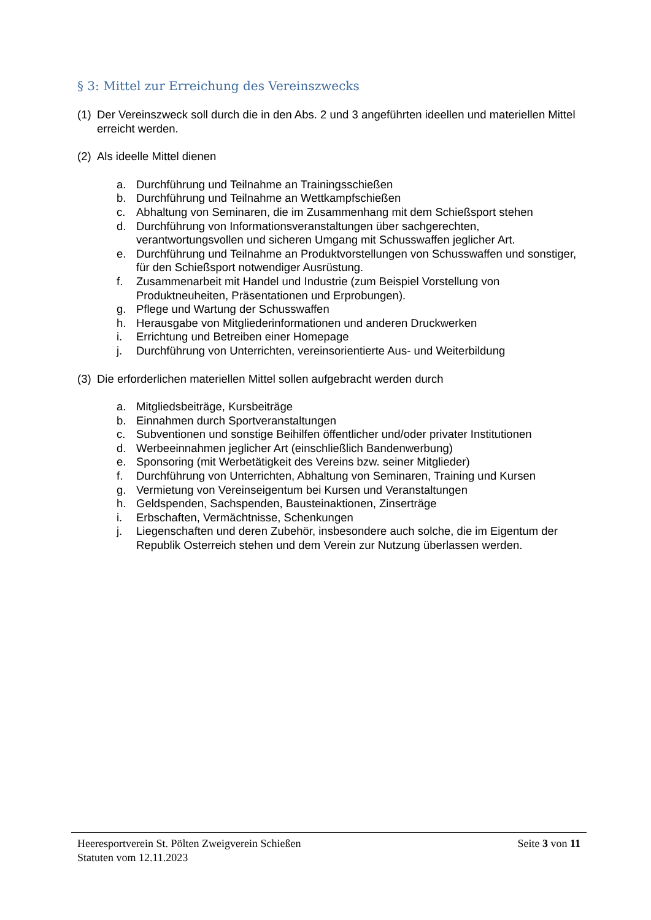§ 3: Mittel zur Erreichung des Vereinszwecks
(1) Der Vereinszweck soll durch die in den Abs. 2 und 3 angeführten ideellen und materiellen Mittel erreicht werden.
(2) Als ideelle Mittel dienen
a. Durchführung und Teilnahme an Trainingsschießen
b. Durchführung und Teilnahme an Wettkampfschießen
c. Abhaltung von Seminaren, die im Zusammenhang mit dem Schießsport stehen
d. Durchführung von Informationsveranstaltungen über sachgerechten, verantwortungsvollen und sicheren Umgang mit Schusswaffen jeglicher Art.
e. Durchführung und Teilnahme an Produktvorstellungen von Schusswaffen und sonstiger, für den Schießsport notwendiger Ausrüstung.
f. Zusammenarbeit mit Handel und Industrie (zum Beispiel Vorstellung von Produktneuheiten, Präsentationen und Erprobungen).
g. Pflege und Wartung der Schusswaffen
h. Herausgabe von Mitgliederinformationen und anderen Druckwerken
i. Errichtung und Betreiben einer Homepage
j. Durchführung von Unterrichten, vereinsorientierte Aus- und Weiterbildung
(3) Die erforderlichen materiellen Mittel sollen aufgebracht werden durch
a. Mitgliedsbeiträge, Kursbeiträge
b. Einnahmen durch Sportveranstaltungen
c. Subventionen und sonstige Beihilfen öffentlicher und/oder privater Institutionen
d. Werbeeinnahmen jeglicher Art (einschließlich Bandenwerbung)
e. Sponsoring (mit Werbetätigkeit des Vereins bzw. seiner Mitglieder)
f. Durchführung von Unterrichten, Abhaltung von Seminaren, Training und Kursen
g. Vermietung von Vereinseigentum bei Kursen und Veranstaltungen
h. Geldspenden, Sachspenden, Bausteinaktionen, Zinserträge
i. Erbschaften, Vermächtnisse, Schenkungen
j. Liegenschaften und deren Zubehör, insbesondere auch solche, die im Eigentum der Republik Osterreich stehen und dem Verein zur Nutzung überlassen werden.
Heeresportverein St. Pölten Zweigverein Schießen Seite 3 von 11
Statuten vom 12.11.2023